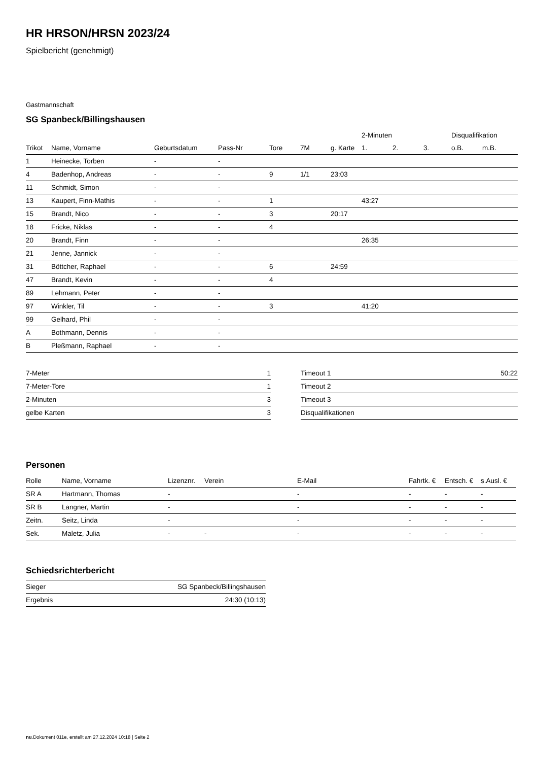HR HRSON/HRSN 2023/24
Spielbericht (genehmigt)
Gastmannschaft
SG Spanbeck/Billingshausen
| | | | | | | | 2-Minuten | | | Disqualifikation | |
| --- | --- | --- | --- | --- | --- | --- | --- | --- | --- | --- | --- |
| Trikot | Name, Vorname | Geburtsdatum | Pass-Nr | Tore | 7M | g. Karte | 1. | 2. | 3. | o.B. | m.B. |
| 1 | Heinecke, Torben | - | - | | | | | | | | |
| 4 | Badenhop, Andreas | - | - | 9 | 1/1 | 23:03 | | | | | |
| 11 | Schmidt, Simon | - | - | | | | | | | | |
| 13 | Kaupert, Finn-Mathis | - | - | 1 | | | 43:27 | | | | |
| 15 | Brandt, Nico | - | - | 3 | | 20:17 | | | | | |
| 18 | Fricke, Niklas | - | - | 4 | | | | | | | |
| 20 | Brandt, Finn | - | - | | | | 26:35 | | | | |
| 21 | Jenne, Jannick | - | - | | | | | | | | |
| 31 | Böttcher, Raphael | - | - | 6 | | 24:59 | | | | | |
| 47 | Brandt, Kevin | - | - | 4 | | | | | | | |
| 89 | Lehmann, Peter | - | - | | | | | | | | |
| 97 | Winkler, Til | - | - | 3 | | | 41:20 | | | | |
| 99 | Gelhard, Phil | - | - | | | | | | | | |
| A | Bothmann, Dennis | - | - | | | | | | | | |
| B | Pleßmann, Raphael | - | - | | | | | | | | |
| 7-Meter | 1 |
| 7-Meter-Tore | 1 |
| 2-Minuten | 3 |
| gelbe Karten | 3 |
| Timeout 1 | 50:22 |
| Timeout 2 | |
| Timeout 3 | |
| Disqualifikationen | |
Personen
| Rolle | Name, Vorname | Lizenznr. | Verein | E-Mail | Fahrtk. € | Entsch. € | s.Ausl. € |
| --- | --- | --- | --- | --- | --- | --- | --- |
| SR A | Hartmann, Thomas | - | | - | - | - | - |
| SR B | Langner, Martin | - | | - | - | - | - |
| Zeitn. | Seitz, Linda | - | | - | - | - | - |
| Sek. | Maletz, Julia | - | - | - | - | - | - |
Schiedsrichterbericht
| Sieger | SG Spanbeck/Billingshausen |
| Ergebnis | 24:30 (10:13) |
nu.Dokument 011e, erstellt am 27.12.2024 10:18 | Seite 2